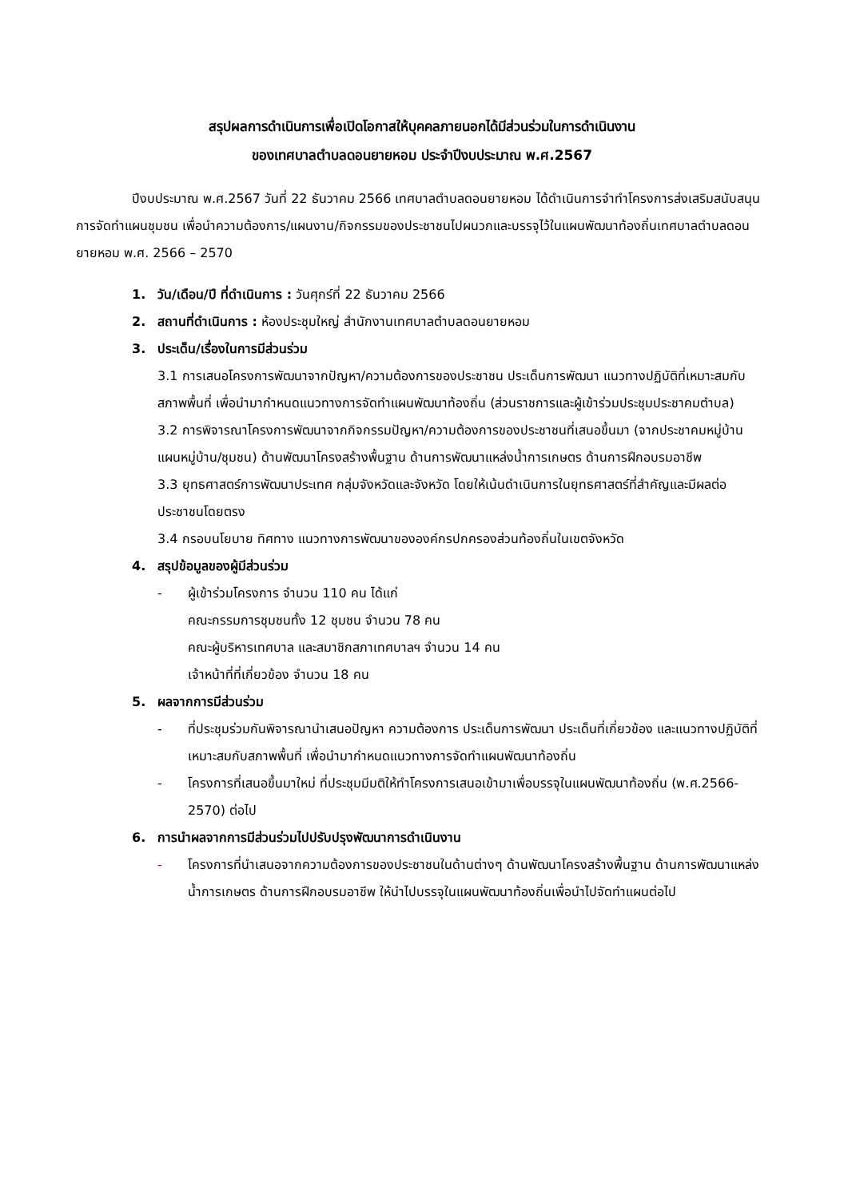สรุปผลการดำเนินการเพื่อเปิดโอกาสให้บุคคลภายนอกได้มีส่วนร่วมในการดำเนินงาน
ของเทศบาลตำบลดอนยายหอม ประจำปีงบประมาณ พ.ศ.2567
ปีงบประมาณ พ.ศ.2567 วันที่ 22 ธันวาคม 2566 เทศบาลตำบลดอนยายหอม ได้ดำเนินการจำทำโครงการส่งเสริมสนับสนุนการจัดทำแผนชุมชน เพื่อนำความต้องการ/แผนงาน/กิจกรรมของประชาชนไปผนวกและบรรจุไว้ในแผนพัฒนาท้องถิ่นเทศบาลตำบลดอนยายหอม พ.ศ. 2566 – 2570
1. วัน/เดือน/ปี ที่ดำเนินการ : วันศุกร์ที่ 22 ธันวาคม 2566
2. สถานที่ดำเนินการ : ห้องประชุมใหญ่ สำนักงานเทศบาลตำบลดอนยายหอม
3. ประเด็น/เรื่องในการมีส่วนร่วม
3.1 การเสนอโครงการพัฒนาจากปัญหา/ความต้องการของประชาชน ประเด็นการพัฒนา แนวทางปฏิบัติที่เหมาะสมกับสภาพพื้นที่ เพื่อนำมากำหนดแนวทางการจัดทำแผนพัฒนาท้องถิ่น (ส่วนราชการและผู้เข้าร่วมประชุมประชาคมตำบล)
3.2 การพิจารณาโครงการพัฒนาจากกิจกรรมปัญหา/ความต้องการของประชาชนที่เสนอขึ้นมา (จากประชาคมหมู่บ้าน แผนหมู่บ้าน/ชุมชน) ด้านพัฒนาโครงสร้างพื้นฐาน ด้านการพัฒนาแหล่งน้ำการเกษตร ด้านการฝึกอบรมอาชีพ
3.3 ยุทธศาสตร์การพัฒนาประเทศ กลุ่มจังหวัดและจังหวัด โดยให้เน้นดำเนินการในยุทธศาสตร์ที่สำคัญและมีผลต่อประชาชนโดยตรง
3.4 กรอบนโยบาย ทิศทาง แนวทางการพัฒนาขององค์กรปกครองส่วนท้องถิ่นในเขตจังหวัด
4. สรุปข้อมูลของผู้มีส่วนร่วม
- ผู้เข้าร่วมโครงการ จำนวน 110 คน ได้แก่
คณะกรรมการชุมชนทั้ง 12 ชุมชน จำนวน 78 คน
คณะผู้บริหารเทศบาล และสมาชิกสภาเทศบาลฯ จำนวน 14 คน
เจ้าหน้าที่ที่เกี่ยวข้อง จำนวน 18 คน
5. ผลจากการมีส่วนร่วม
- ที่ประชุมร่วมกันพิจารณานำเสนอปัญหา ความต้องการ ประเด็นการพัฒนา ประเด็นที่เกี่ยวข้อง และแนวทางปฏิบัติที่เหมาะสมกับสภาพพื้นที่ เพื่อนำมากำหนดแนวทางการจัดทำแผนพัฒนาท้องถิ่น
- โครงการที่เสนอขึ้นมาใหม่ ที่ประชุมมีมติให้ทำโครงการเสนอเข้ามาเพื่อบรรจุในแผนพัฒนาท้องถิ่น (พ.ศ.2566-2570) ต่อไป
6. การนำผลจากการมีส่วนร่วมไปปรับปรุงพัฒนาการดำเนินงาน
- โครงการที่นำเสนอจากความต้องการของประชาชนในด้านต่างๆ ด้านพัฒนาโครงสร้างพื้นฐาน ด้านการพัฒนาแหล่งน้ำการเกษตร ด้านการฝึกอบรมอาชีพ ให้นำไปบรรจุในแผนพัฒนาท้องถิ่นเพื่อนำไปจัดทำแผนต่อไป